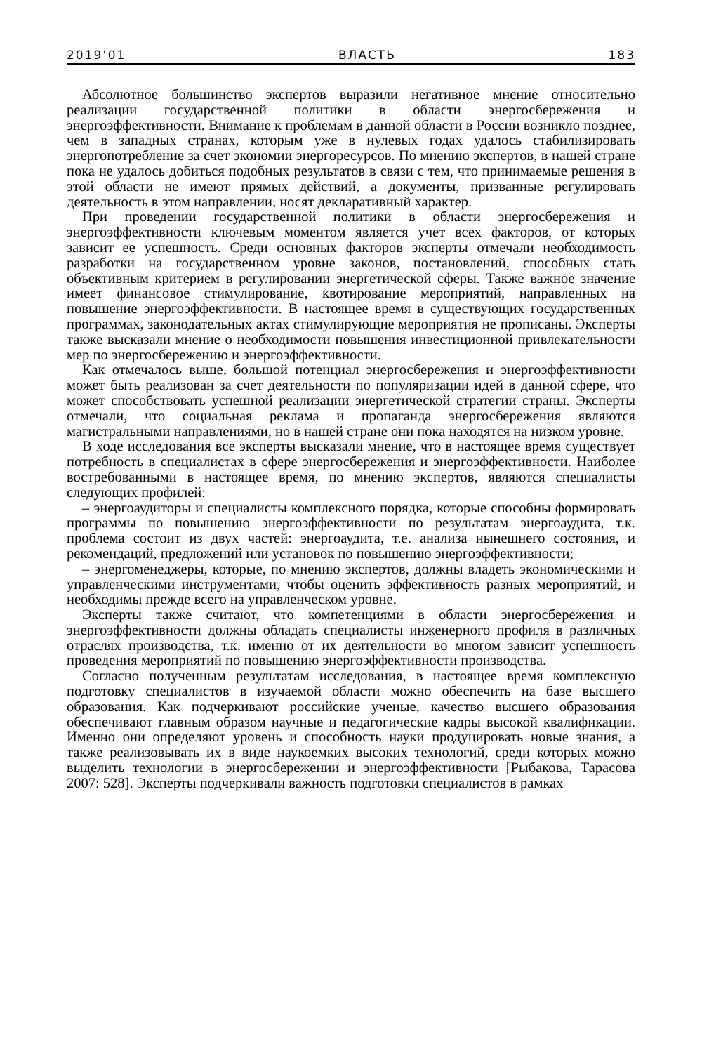2019’01 ВЛАСТЬ 183
Абсолютное большинство экспертов выразили негативное мнение относительно реализации государственной политики в области энергосбережения и энергоэффективности. Внимание к проблемам в данной области в России возникло позднее, чем в западных странах, которым уже в нулевых годах удалось стабилизировать энергопотребление за счет экономии энергоресурсов. По мнению экспертов, в нашей стране пока не удалось добиться подобных результатов в связи с тем, что принимаемые решения в этой области не имеют прямых действий, а документы, призванные регулировать деятельность в этом направлении, носят декларативный характер.
При проведении государственной политики в области энергосбережения и энергоэффективности ключевым моментом является учет всех факторов, от которых зависит ее успешность. Среди основных факторов эксперты отмечали необходимость разработки на государственном уровне законов, постановлений, способных стать объективным критерием в регулировании энергетической сферы. Также важное значение имеет финансовое стимулирование, квотирование мероприятий, направленных на повышение энергоэффективности. В настоящее время в существующих государственных программах, законодательных актах стимулирующие мероприятия не прописаны. Эксперты также высказали мнение о необходимости повышения инвестиционной привлекательности мер по энергосбережению и энергоэффективности.
Как отмечалось выше, большой потенциал энергосбережения и энергоэффективности может быть реализован за счет деятельности по популяризации идей в данной сфере, что может способствовать успешной реализации энергетической стратегии страны. Эксперты отмечали, что социальная реклама и пропаганда энергосбережения являются магистральными направлениями, но в нашей стране они пока находятся на низком уровне.
В ходе исследования все эксперты высказали мнение, что в настоящее время существует потребность в специалистах в сфере энергосбережения и энергоэффективности. Наиболее востребованными в настоящее время, по мнению экспертов, являются специалисты следующих профилей:
– энергоаудиторы и специалисты комплексного порядка, которые способны формировать программы по повышению энергоэффективности по результатам энергоаудита, т.к. проблема состоит из двух частей: энергоаудита, т.е. анализа нынешнего состояния, и рекомендаций, предложений или установок по повышению энергоэффективности;
– энергоменеджеры, которые, по мнению экспертов, должны владеть экономическими и управленческими инструментами, чтобы оценить эффективность разных мероприятий, и необходимы прежде всего на управленческом уровне.
Эксперты также считают, что компетенциями в области энергосбережения и энергоэффективности должны обладать специалисты инженерного профиля в различных отраслях производства, т.к. именно от их деятельности во многом зависит успешность проведения мероприятий по повышению энергоэффективности производства.
Согласно полученным результатам исследования, в настоящее время комплексную подготовку специалистов в изучаемой области можно обеспечить на базе высшего образования. Как подчеркивают российские ученые, качество высшего образования обеспечивают главным образом научные и педагогические кадры высокой квалификации. Именно они определяют уровень и способность науки продуцировать новые знания, а также реализовывать их в виде наукоемких высоких технологий, среди которых можно выделить технологии в энергосбережении и энергоэффективности [Рыбакова, Тарасова 2007: 528]. Эксперты подчеркивали важность подготовки специалистов в рамках